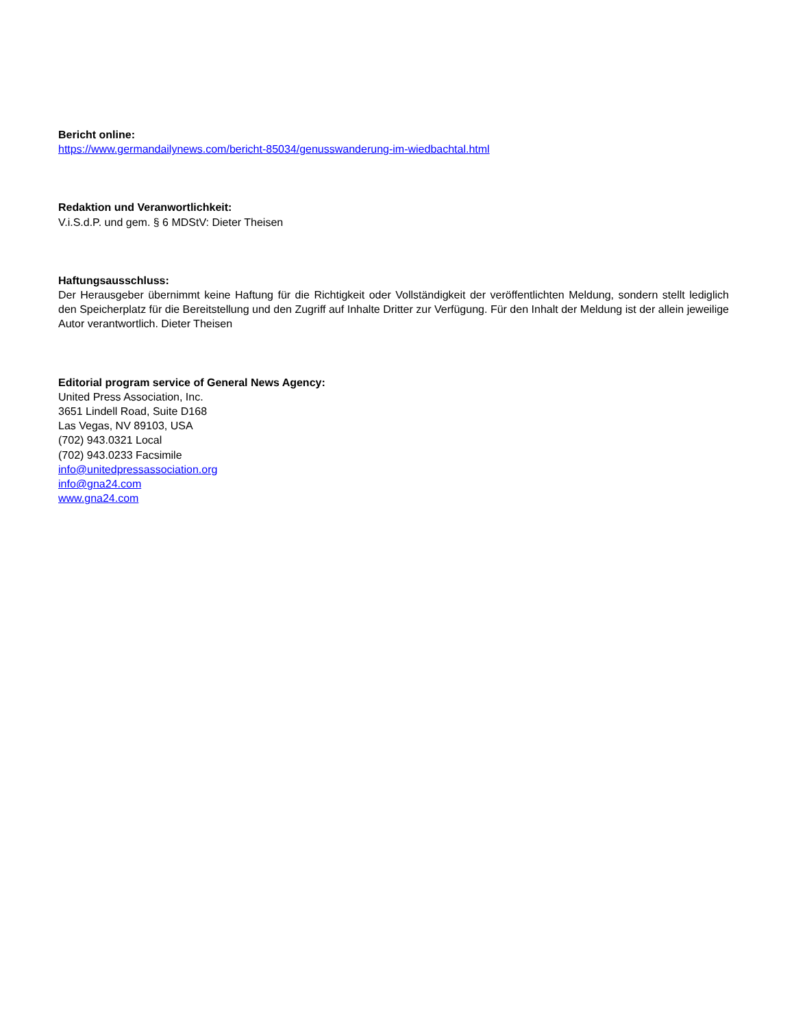Bericht online:
https://www.germandailynews.com/bericht-85034/genusswanderung-im-wiedbachtal.html
Redaktion und Veranwortlichkeit:
V.i.S.d.P. und gem. § 6 MDStV: Dieter Theisen
Haftungsausschluss:
Der Herausgeber übernimmt keine Haftung für die Richtigkeit oder Vollständigkeit der veröffentlichten Meldung, sondern stellt lediglich den Speicherplatz für die Bereitstellung und den Zugriff auf Inhalte Dritter zur Verfügung. Für den Inhalt der Meldung ist der allein jeweilige Autor verantwortlich. Dieter Theisen
Editorial program service of General News Agency:
United Press Association, Inc.
3651 Lindell Road, Suite D168
Las Vegas, NV 89103, USA
(702) 943.0321 Local
(702) 943.0233 Facsimile
info@unitedpressassociation.org
info@gna24.com
www.gna24.com